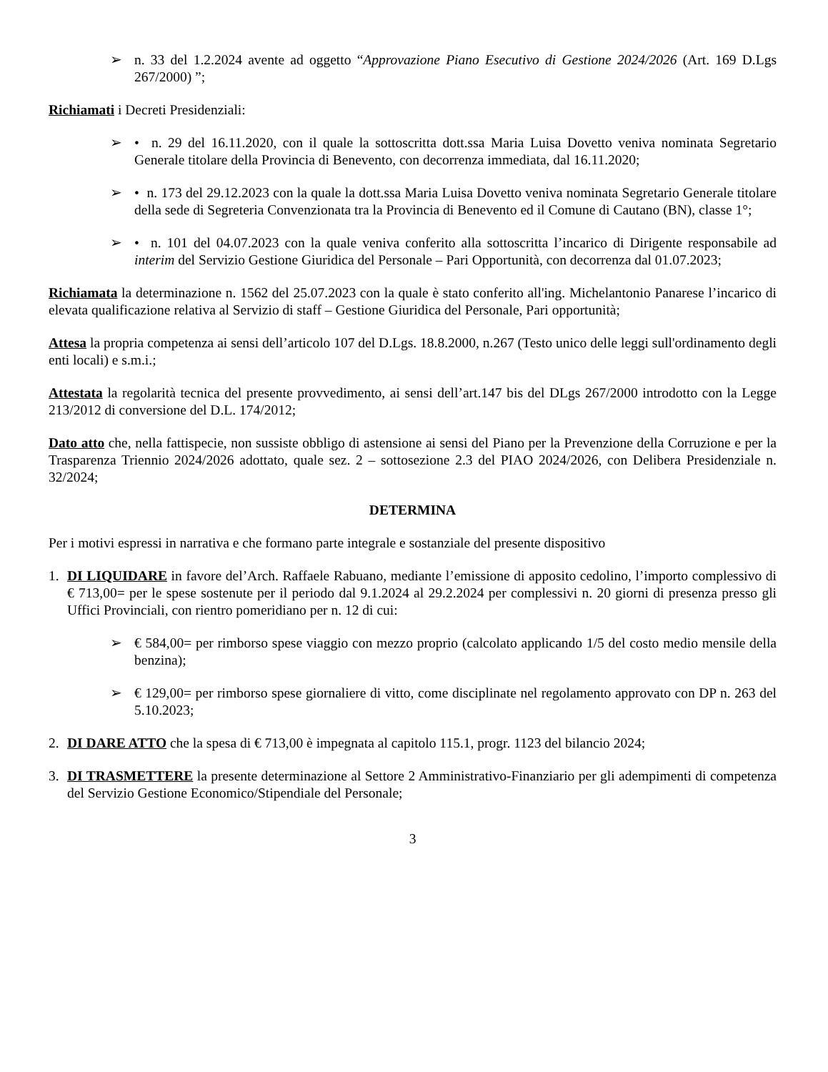➢ n. 33 del 1.2.2024 avente ad oggetto “Approvazione Piano Esecutivo di Gestione 2024/2026 (Art. 169 D.Lgs 267/2000) ”;
Richiamati i Decreti Presidenziali:
➢ • n. 29 del 16.11.2020, con il quale la sottoscritta dott.ssa Maria Luisa Dovetto veniva nominata Segretario Generale titolare della Provincia di Benevento, con decorrenza immediata, dal 16.11.2020;
➢ • n. 173 del 29.12.2023 con la quale la dott.ssa Maria Luisa Dovetto veniva nominata Segretario Generale titolare della sede di Segreteria Convenzionata tra la Provincia di Benevento ed il Comune di Cautano (BN), classe 1°;
➢ • n. 101 del 04.07.2023 con la quale veniva conferito alla sottoscritta l’incarico di Dirigente responsabile ad interim del Servizio Gestione Giuridica del Personale – Pari Opportunità, con decorrenza dal 01.07.2023;
Richiamata la determinazione n. 1562 del 25.07.2023 con la quale è stato conferito all'ing. Michelantonio Panarese l’incarico di elevata qualificazione relativa al Servizio di staff – Gestione Giuridica del Personale, Pari opportunità;
Attesa la propria competenza ai sensi dell’articolo 107 del D.Lgs. 18.8.2000, n.267 (Testo unico delle leggi sull'ordinamento degli enti locali) e s.m.i.;
Attestata la regolarità tecnica del presente provvedimento, ai sensi dell’art.147 bis del DLgs 267/2000 introdotto con la Legge 213/2012 di conversione del D.L. 174/2012;
Dato atto che, nella fattispecie, non sussiste obbligo di astensione ai sensi del Piano per la Prevenzione della Corruzione e per la Trasparenza Triennio 2024/2026 adottato, quale sez. 2 – sottosezione 2.3 del PIAO 2024/2026, con Delibera Presidenziale n. 32/2024;
DETERMINA
Per i motivi espressi in narrativa e che formano parte integrale e sostanziale del presente dispositivo
1. DI LIQUIDARE in favore del’Arch. Raffaele Rabuano, mediante l’emissione di apposito cedolino, l’importo complessivo di € 713,00= per le spese sostenute per il periodo dal 9.1.2024 al 29.2.2024 per complessivi n. 20 giorni di presenza presso gli Uffici Provinciali, con rientro pomeridiano per n. 12 di cui:
➢ € 584,00= per rimborso spese viaggio con mezzo proprio (calcolato applicando 1/5 del costo medio mensile della benzina);
➢ € 129,00= per rimborso spese giornaliere di vitto, come disciplinate nel regolamento approvato con DP n. 263 del 5.10.2023;
2. DI DARE ATTO che la spesa di € 713,00 è impegnata al capitolo 115.1, progr. 1123 del bilancio 2024;
3. DI TRASMETTERE la presente determinazione al Settore 2 Amministrativo-Finanziario per gli adempimenti di competenza del Servizio Gestione Economico/Stipendiale del Personale;
3